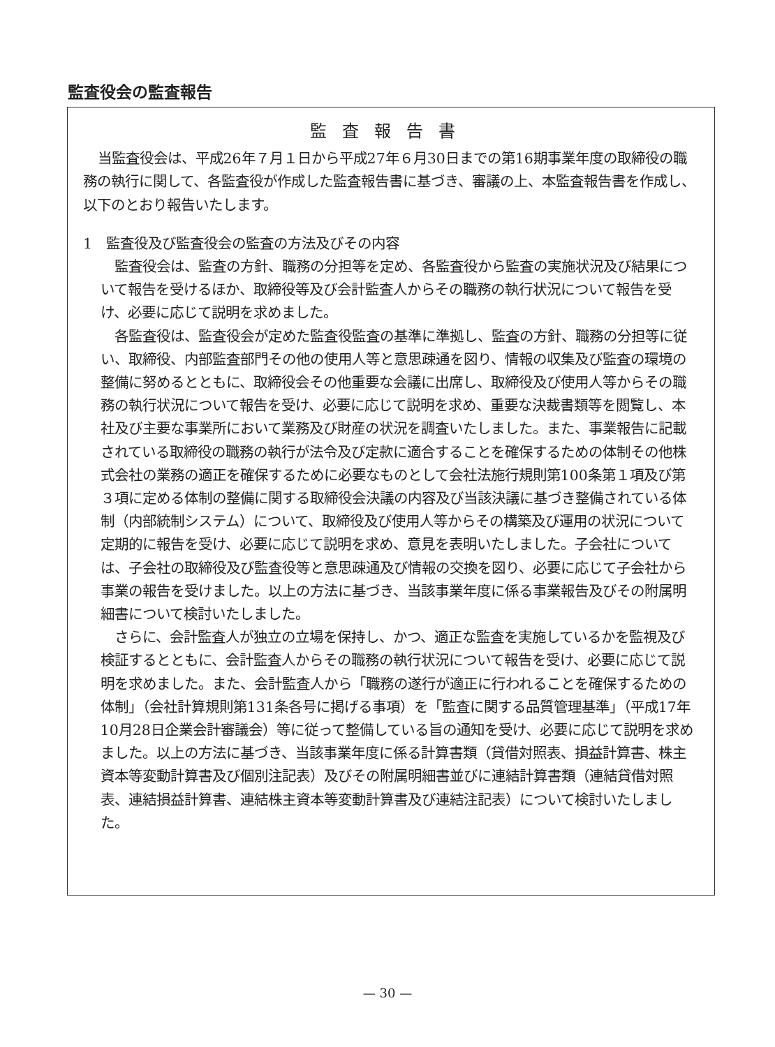監査役会の監査報告
監査報告書
当監査役会は、平成26年７月１日から平成27年６月30日までの第16期事業年度の取締役の職務の執行に関して、各監査役が作成した監査報告書に基づき、審議の上、本監査報告書を作成し、以下のとおり報告いたします。
1　監査役及び監査役会の監査の方法及びその内容
監査役会は、監査の方針、職務の分担等を定め、各監査役から監査の実施状況及び結果について報告を受けるほか、取締役等及び会計監査人からその職務の執行状況について報告を受け、必要に応じて説明を求めました。
各監査役は、監査役会が定めた監査役監査の基準に準拠し、監査の方針、職務の分担等に従い、取締役、内部監査部門その他の使用人等と意思疎通を図り、情報の収集及び監査の環境の整備に努めるとともに、取締役会その他重要な会議に出席し、取締役及び使用人等からその職務の執行状況について報告を受け、必要に応じて説明を求め、重要な決裁書類等を閲覧し、本社及び主要な事業所において業務及び財産の状況を調査いたしました。また、事業報告に記載されている取締役の職務の執行が法令及び定款に適合することを確保するための体制その他株式会社の業務の適正を確保するために必要なものとして会社法施行規則第100条第１項及び第３項に定める体制の整備に関する取締役会決議の内容及び当該決議に基づき整備されている体制（内部統制システム）について、取締役及び使用人等からその構築及び運用の状況について定期的に報告を受け、必要に応じて説明を求め、意見を表明いたしました。子会社については、子会社の取締役及び監査役等と意思疎通及び情報の交換を図り、必要に応じて子会社から事業の報告を受けました。以上の方法に基づき、当該事業年度に係る事業報告及びその附属明細書について検討いたしました。
さらに、会計監査人が独立の立場を保持し、かつ、適正な監査を実施しているかを監視及び検証するとともに、会計監査人からその職務の執行状況について報告を受け、必要に応じて説明を求めました。また、会計監査人から「職務の遂行が適正に行われることを確保するための体制」（会社計算規則第131条各号に掲げる事項）を「監査に関する品質管理基準」（平成17年10月28日企業会計審議会）等に従って整備している旨の通知を受け、必要に応じて説明を求めました。以上の方法に基づき、当該事業年度に係る計算書類（貸借対照表、損益計算書、株主資本等変動計算書及び個別注記表）及びその附属明細書並びに連結計算書類（連結貸借対照表、連結損益計算書、連結株主資本等変動計算書及び連結注記表）について検討いたしました。
— 30 —